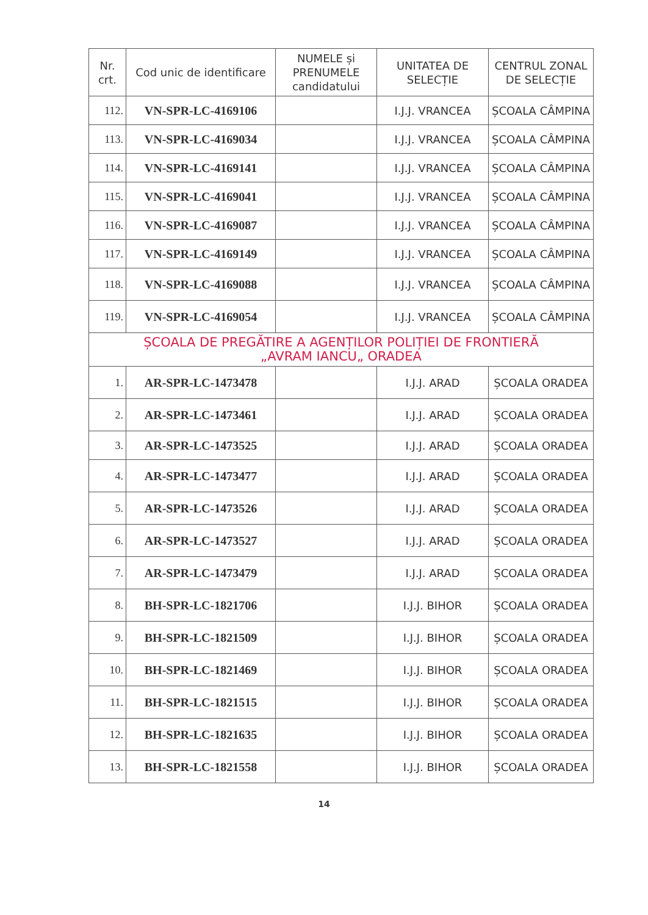| Nr. crt. | Cod unic de identificare | NUMELE și PRENUMELE candidatului | UNITATEA DE SELECȚIE | CENTRUL ZONAL DE SELECȚIE |
| --- | --- | --- | --- | --- |
| 112. | VN-SPR-LC-4169106 | | I.J.J. VRANCEA | ȘCOALA CÂMPINA |
| 113. | VN-SPR-LC-4169034 | | I.J.J. VRANCEA | ȘCOALA CÂMPINA |
| 114. | VN-SPR-LC-4169141 | | I.J.J. VRANCEA | ȘCOALA CÂMPINA |
| 115. | VN-SPR-LC-4169041 | | I.J.J. VRANCEA | ȘCOALA CÂMPINA |
| 116. | VN-SPR-LC-4169087 | | I.J.J. VRANCEA | ȘCOALA CÂMPINA |
| 117. | VN-SPR-LC-4169149 | | I.J.J. VRANCEA | ȘCOALA CÂMPINA |
| 118. | VN-SPR-LC-4169088 | | I.J.J. VRANCEA | ȘCOALA CÂMPINA |
| 119. | VN-SPR-LC-4169054 | | I.J.J. VRANCEA | ȘCOALA CÂMPINA |
| ȘCOALA DE PREGĂTIRE A AGENȚILOR POLIȚIEI DE FRONTIERĂ „AVRAM IANCU„ ORADEA | | | | |
| 1. | AR-SPR-LC-1473478 | | I.J.J. ARAD | ȘCOALA ORADEA |
| 2. | AR-SPR-LC-1473461 | | I.J.J. ARAD | ȘCOALA ORADEA |
| 3. | AR-SPR-LC-1473525 | | I.J.J. ARAD | ȘCOALA ORADEA |
| 4. | AR-SPR-LC-1473477 | | I.J.J. ARAD | ȘCOALA ORADEA |
| 5. | AR-SPR-LC-1473526 | | I.J.J. ARAD | ȘCOALA ORADEA |
| 6. | AR-SPR-LC-1473527 | | I.J.J. ARAD | ȘCOALA ORADEA |
| 7. | AR-SPR-LC-1473479 | | I.J.J. ARAD | ȘCOALA ORADEA |
| 8. | BH-SPR-LC-1821706 | | I.J.J. BIHOR | ȘCOALA ORADEA |
| 9. | BH-SPR-LC-1821509 | | I.J.J. BIHOR | ȘCOALA ORADEA |
| 10. | BH-SPR-LC-1821469 | | I.J.J. BIHOR | ȘCOALA ORADEA |
| 11. | BH-SPR-LC-1821515 | | I.J.J. BIHOR | ȘCOALA ORADEA |
| 12. | BH-SPR-LC-1821635 | | I.J.J. BIHOR | ȘCOALA ORADEA |
| 13. | BH-SPR-LC-1821558 | | I.J.J. BIHOR | ȘCOALA ORADEA |
14